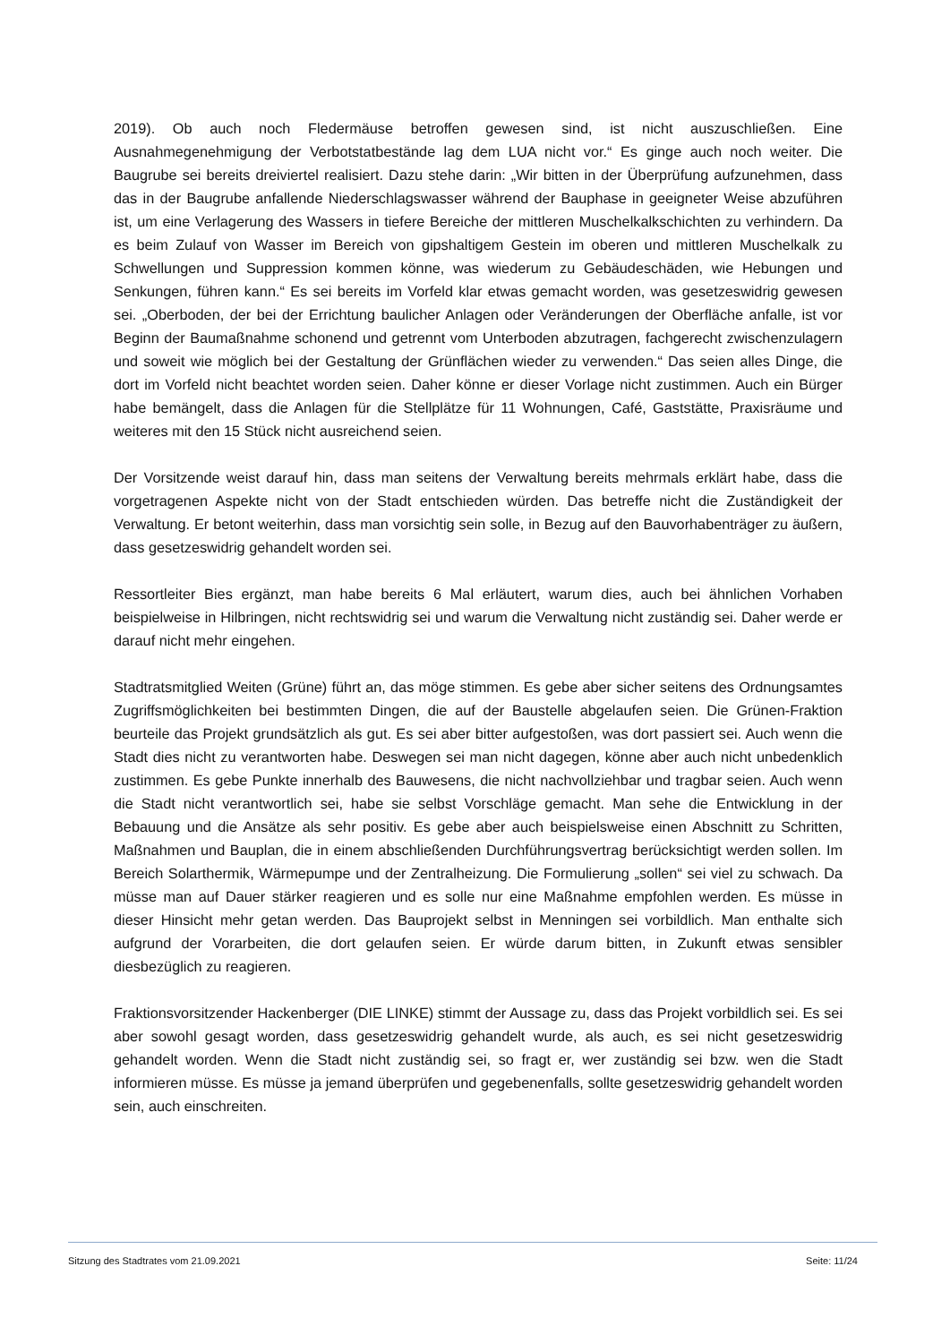2019). Ob auch noch Fledermäuse betroffen gewesen sind, ist nicht auszuschließen. Eine Ausnahmegenehmigung der Verbotstatbestände lag dem LUA nicht vor.“ Es ginge auch noch weiter. Die Baugrube sei bereits dreiviertel realisiert. Dazu stehe darin: „Wir bitten in der Überprüfung aufzunehmen, dass das in der Baugrube anfallende Niederschlagswasser während der Bauphase in geeigneter Weise abzuführen ist, um eine Verlagerung des Wassers in tiefere Bereiche der mittleren Muschelkalkschichten zu verhindern. Da es beim Zulauf von Wasser im Bereich von gipshaltigem Gestein im oberen und mittleren Muschelkalk zu Schwellungen und Suppression kommen könne, was wiederum zu Gebäudeschäden, wie Hebungen und Senkungen, führen kann.“ Es sei bereits im Vorfeld klar etwas gemacht worden, was gesetzeswidrig gewesen sei. „Oberboden, der bei der Errichtung baulicher Anlagen oder Veränderungen der Oberfläche anfalle, ist vor Beginn der Baumaßnahme schonend und getrennt vom Unterboden abzutragen, fachgerecht zwischenzulagern und soweit wie möglich bei der Gestaltung der Grünflächen wieder zu verwenden.“ Das seien alles Dinge, die dort im Vorfeld nicht beachtet worden seien. Daher könne er dieser Vorlage nicht zustimmen. Auch ein Bürger habe bemängelt, dass die Anlagen für die Stellplätze für 11 Wohnungen, Café, Gaststätte, Praxisräume und weiteres mit den 15 Stück nicht ausreichend seien.
Der Vorsitzende weist darauf hin, dass man seitens der Verwaltung bereits mehrmals erklärt habe, dass die vorgetragenen Aspekte nicht von der Stadt entschieden würden. Das betreffe nicht die Zuständigkeit der Verwaltung. Er betont weiterhin, dass man vorsichtig sein solle, in Bezug auf den Bauvorhabenträger zu äußern, dass gesetzeswidrig gehandelt worden sei.
Ressortleiter Bies ergänzt, man habe bereits 6 Mal erläutert, warum dies, auch bei ähnlichen Vorhaben beispielweise in Hilbringen, nicht rechtswidrig sei und warum die Verwaltung nicht zuständig sei. Daher werde er darauf nicht mehr eingehen.
Stadtratsmitglied Weiten (Grüne) führt an, das möge stimmen. Es gebe aber sicher seitens des Ordnungsamtes Zugriffsmöglichkeiten bei bestimmten Dingen, die auf der Baustelle abgelaufen seien. Die Grünen-Fraktion beurteile das Projekt grundsätzlich als gut. Es sei aber bitter aufgestoßen, was dort passiert sei. Auch wenn die Stadt dies nicht zu verantworten habe. Deswegen sei man nicht dagegen, könne aber auch nicht unbedenklich zustimmen. Es gebe Punkte innerhalb des Bauwesens, die nicht nachvollziehbar und tragbar seien. Auch wenn die Stadt nicht verantwortlich sei, habe sie selbst Vorschläge gemacht. Man sehe die Entwicklung in der Bebauung und die Ansätze als sehr positiv. Es gebe aber auch beispielsweise einen Abschnitt zu Schritten, Maßnahmen und Bauplan, die in einem abschließenden Durchführungsvertrag berücksichtigt werden sollen. Im Bereich Solarthermik, Wärmepumpe und der Zentralheizung. Die Formulierung „sollen“ sei viel zu schwach. Da müsse man auf Dauer stärker reagieren und es solle nur eine Maßnahme empfohlen werden. Es müsse in dieser Hinsicht mehr getan werden. Das Bauprojekt selbst in Menningen sei vorbildlich. Man enthalte sich aufgrund der Vorarbeiten, die dort gelaufen seien. Er würde darum bitten, in Zukunft etwas sensibler diesbezüglich zu reagieren.
Fraktionsvorsitzender Hackenberger (DIE LINKE) stimmt der Aussage zu, dass das Projekt vorbildlich sei. Es sei aber sowohl gesagt worden, dass gesetzeswidrig gehandelt wurde, als auch, es sei nicht gesetzeswidrig gehandelt worden. Wenn die Stadt nicht zuständig sei, so fragt er, wer zuständig sei bzw. wen die Stadt informieren müsse. Es müsse ja jemand überprüfen und gegebenenfalls, sollte gesetzeswidrig gehandelt worden sein, auch einschreiten.
Sitzung des Stadtrates vom 21.09.2021 Seite: 11/24